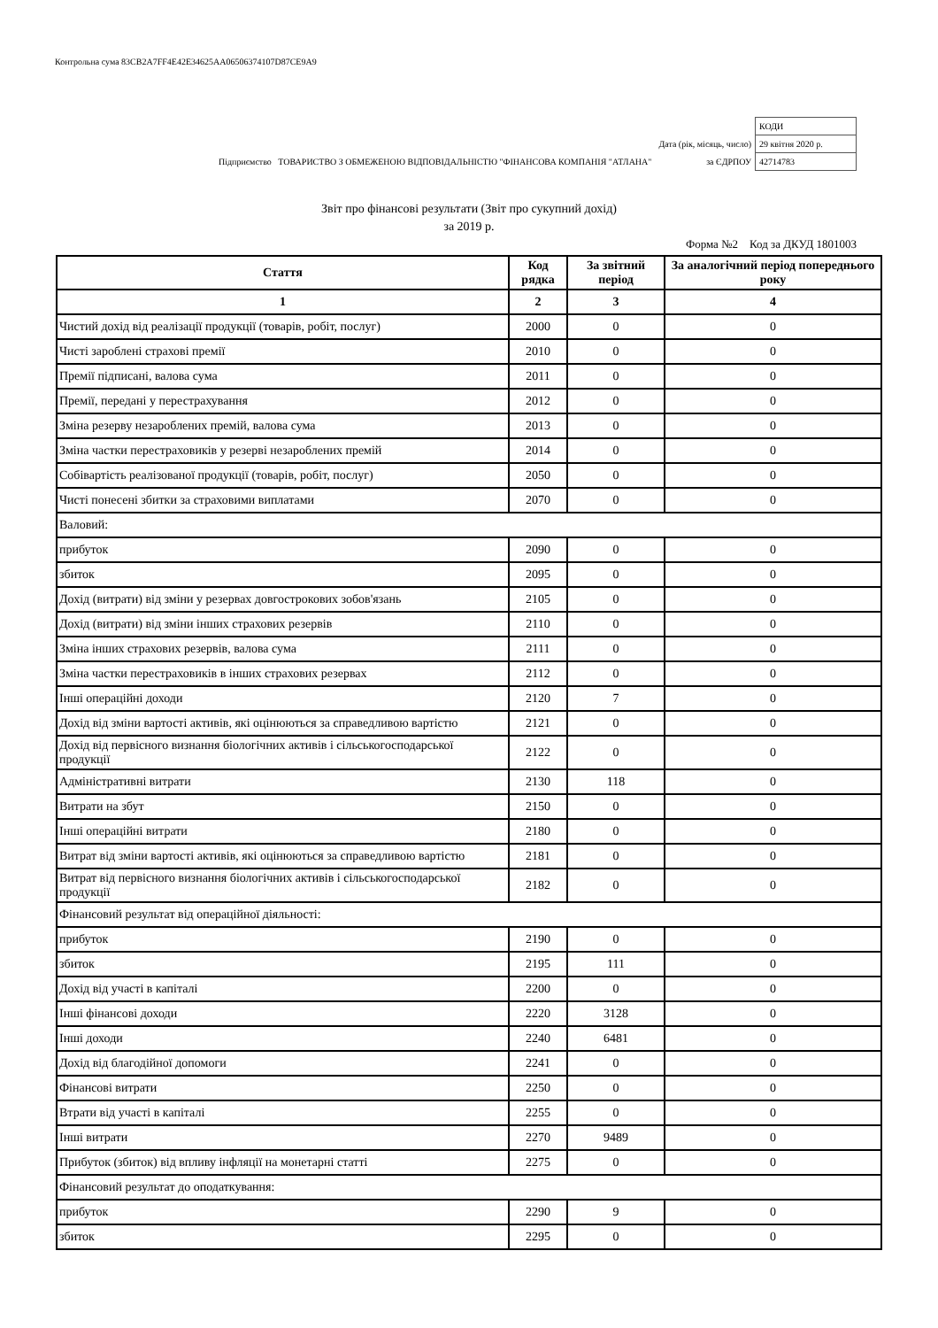Контрольна сума 83CB2A7FF4E42E34625AA06506374107D87CE9A9
| | | КОДИ |
| | Дата (рік, місяць, число) | 29 квітня 2020 р. |
| Підприємство ТОВАРИСТВО З ОБМЕЖЕНОЮ ВІДПОВІДАЛЬНІСТЮ "ФІНАНСОВА КОМПАНІЯ "АТЛАНА" | за ЄДРПОУ | 42714783 |
Звіт про фінансові результати (Звіт про сукупний дохід)
за 2019 р.
Форма №2 Код за ДКУД 1801003
| Стаття | Код рядка | За звітний період | За аналогічний період попереднього року |
| --- | --- | --- | --- |
| 1 | 2 | 3 | 4 |
| Чистий дохід від реалізації продукції (товарів, робіт, послуг) | 2000 | 0 | 0 |
| Чисті зароблені страхові премії | 2010 | 0 | 0 |
| Премії підписані, валова сума | 2011 | 0 | 0 |
| Премії, передані у перестрахування | 2012 | 0 | 0 |
| Зміна резерву незароблених премій, валова сума | 2013 | 0 | 0 |
| Зміна частки перестраховиків у резерві незароблених премій | 2014 | 0 | 0 |
| Собівартість реалізованої продукції (товарів, робіт, послуг) | 2050 | 0 | 0 |
| Чисті понесені збитки за страховими виплатами | 2070 | 0 | 0 |
| Валовий: | | | |
| прибуток | 2090 | 0 | 0 |
| збиток | 2095 | 0 | 0 |
| Дохід (витрати) від зміни у резервах довгострокових зобов'язань | 2105 | 0 | 0 |
| Дохід (витрати) від зміни інших страхових резервів | 2110 | 0 | 0 |
| Зміна інших страхових резервів, валова сума | 2111 | 0 | 0 |
| Зміна частки перестраховиків в інших страхових резервах | 2112 | 0 | 0 |
| Інші операційні доходи | 2120 | 7 | 0 |
| Дохід від зміни вартості активів, які оцінюються за справедливою вартістю | 2121 | 0 | 0 |
| Дохід від первісного визнання біологічних активів і сільськогосподарської продукції | 2122 | 0 | 0 |
| Адміністративні витрати | 2130 | 118 | 0 |
| Витрати на збут | 2150 | 0 | 0 |
| Інші операційні витрати | 2180 | 0 | 0 |
| Витрат від зміни вартості активів, які оцінюються за справедливою вартістю | 2181 | 0 | 0 |
| Витрат від первісного визнання біологічних активів і сільськогосподарської продукції | 2182 | 0 | 0 |
| Фінансовий результат від операційної діяльності: | | | |
| прибуток | 2190 | 0 | 0 |
| збиток | 2195 | 111 | 0 |
| Дохід від участі в капіталі | 2200 | 0 | 0 |
| Інші фінансові доходи | 2220 | 3128 | 0 |
| Інші доходи | 2240 | 6481 | 0 |
| Дохід від благодійної допомоги | 2241 | 0 | 0 |
| Фінансові витрати | 2250 | 0 | 0 |
| Втрати від участі в капіталі | 2255 | 0 | 0 |
| Інші витрати | 2270 | 9489 | 0 |
| Прибуток (збиток) від впливу інфляції на монетарні статті | 2275 | 0 | 0 |
| Фінансовий результат до оподаткування: | | | |
| прибуток | 2290 | 9 | 0 |
| збиток | 2295 | 0 | 0 |